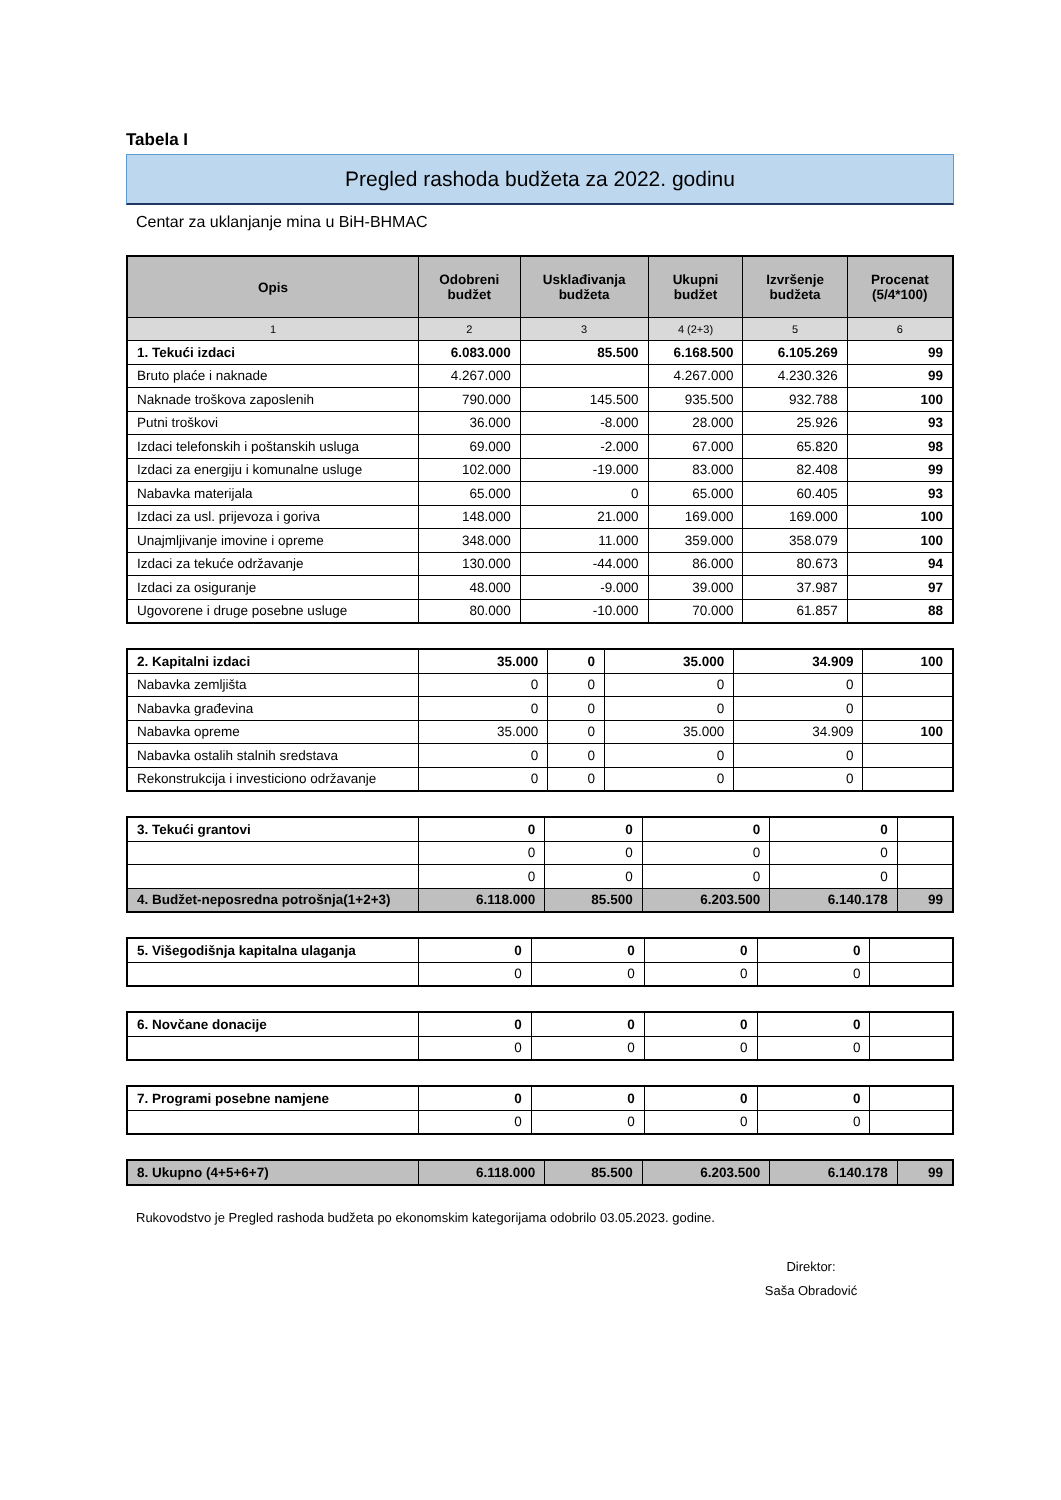Tabela I
Pregled rashoda budžeta za 2022. godinu
Centar za uklanjanje mina u BiH-BHMAC
| Opis | Odobreni budžet | Usklađivanja budžeta | Ukupni budžet | Izvršenje budžeta | Procenat (5/4*100) |
| --- | --- | --- | --- | --- | --- |
| 1 | 2 | 3 | 4 (2+3) | 5 | 6 |
| 1. Tekući izdaci | 6.083.000 | 85.500 | 6.168.500 | 6.105.269 | 99 |
| Bruto plaće i naknade | 4.267.000 | | 4.267.000 | 4.230.326 | 99 |
| Naknade troškova zaposlenih | 790.000 | 145.500 | 935.500 | 932.788 | 100 |
| Putni troškovi | 36.000 | -8.000 | 28.000 | 25.926 | 93 |
| Izdaci telefonskih i poštanskih usluga | 69.000 | -2.000 | 67.000 | 65.820 | 98 |
| Izdaci za energiju i komunalne usluge | 102.000 | -19.000 | 83.000 | 82.408 | 99 |
| Nabavka materijala | 65.000 | 0 | 65.000 | 60.405 | 93 |
| Izdaci za usl. prijevoza i goriva | 148.000 | 21.000 | 169.000 | 169.000 | 100 |
| Unajmljivanje imovine i opreme | 348.000 | 11.000 | 359.000 | 358.079 | 100 |
| Izdaci za tekuće održavanje | 130.000 | -44.000 | 86.000 | 80.673 | 94 |
| Izdaci za osiguranje | 48.000 | -9.000 | 39.000 | 37.987 | 97 |
| Ugovorene i druge posebne usluge | 80.000 | -10.000 | 70.000 | 61.857 | 88 |
| 2. Kapitalni izdaci | 35.000 | 0 | 35.000 | 34.909 | 100 |
| Nabavka zemljišta | 0 | 0 | 0 | 0 | |
| Nabavka građevina | 0 | 0 | 0 | 0 | |
| Nabavka opreme | 35.000 | 0 | 35.000 | 34.909 | 100 |
| Nabavka ostalih stalnih sredstava | 0 | 0 | 0 | 0 | |
| Rekonstrukcija i investiciono održavanje | 0 | 0 | 0 | 0 | |
| 3. Tekući grantovi | 0 | 0 | 0 | 0 | |
| | 0 | 0 | 0 | 0 | |
| | 0 | 0 | 0 | 0 | |
| 4. Budžet-neposredna potrošnja(1+2+3) | 6.118.000 | 85.500 | 6.203.500 | 6.140.178 | 99 |
| 5. Višegodišnja kapitalna ulaganja | 0 | 0 | 0 | 0 | |
| | 0 | 0 | 0 | 0 | |
| 6. Novčane donacije | 0 | 0 | 0 | 0 | |
| | 0 | 0 | 0 | 0 | |
| 7. Programi posebne namjene | 0 | 0 | 0 | 0 | |
| | 0 | 0 | 0 | 0 | |
| 8. Ukupno (4+5+6+7) | 6.118.000 | 85.500 | 6.203.500 | 6.140.178 | 99 |
Rukovodstvo je Pregled rashoda budžeta po ekonomskim kategorijama odobrilo 03.05.2023. godine.
Direktor:
Saša Obradović